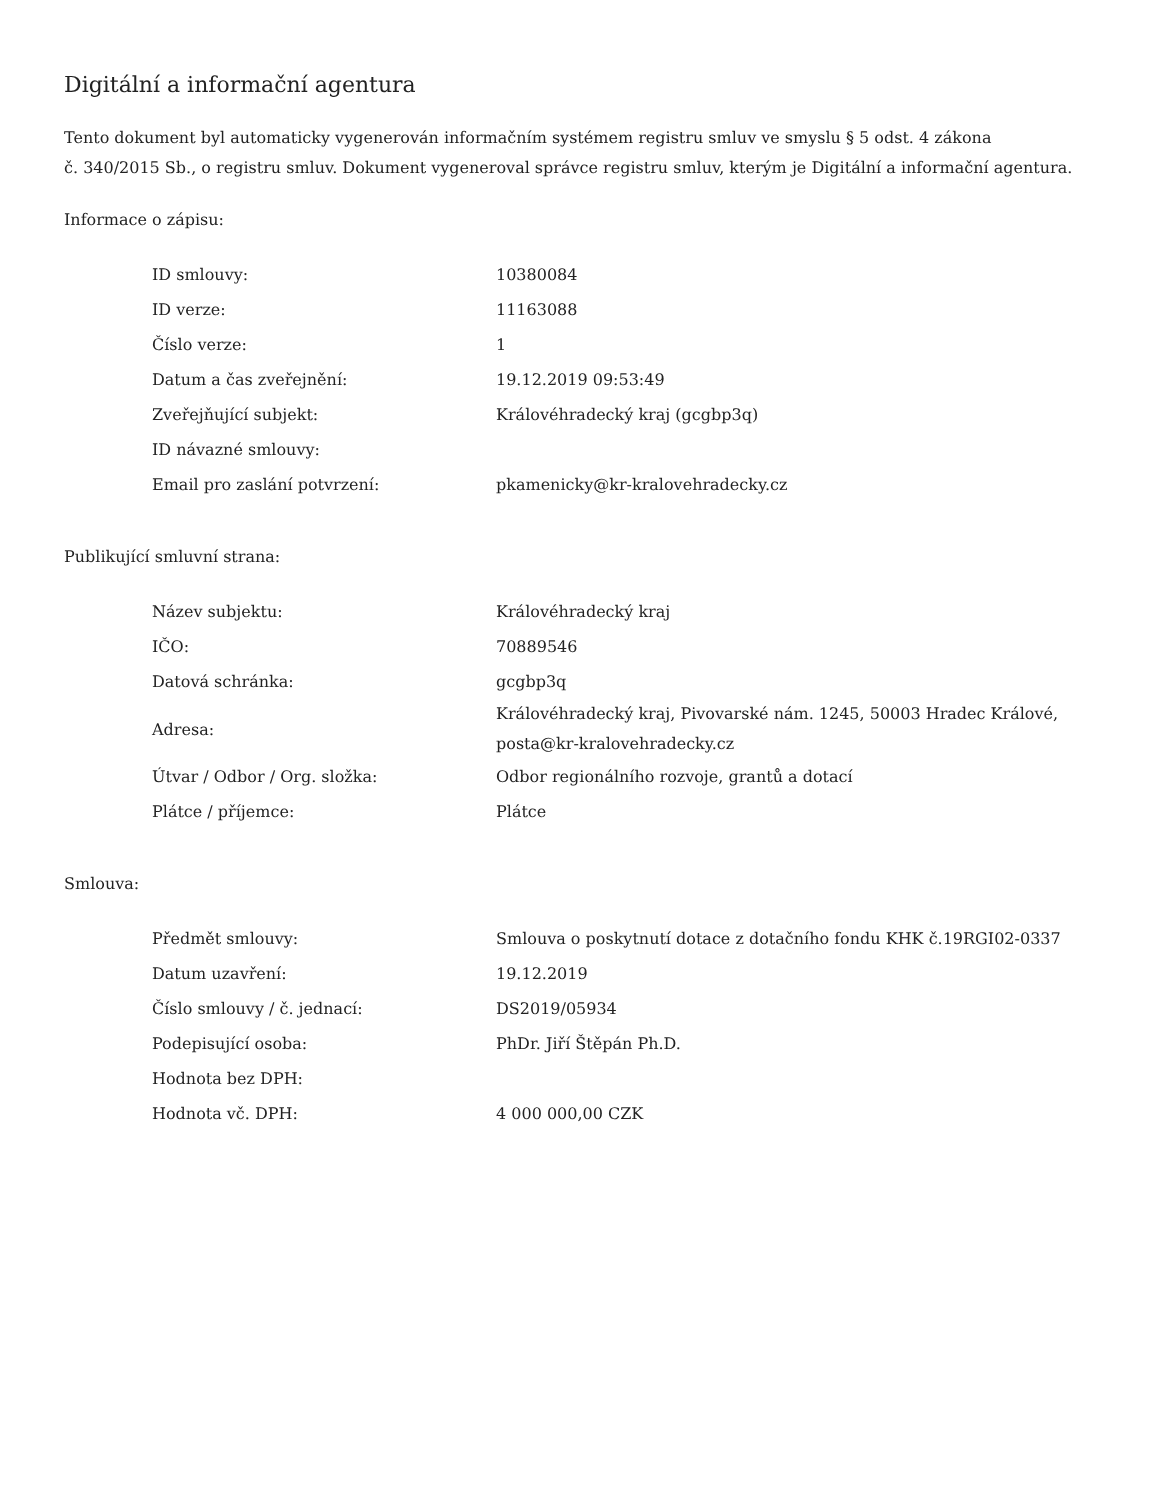Digitální a informační agentura
Tento dokument byl automaticky vygenerován informačním systémem registru smluv ve smyslu § 5 odst. 4 zákona
č. 340/2015 Sb., o registru smluv. Dokument vygeneroval správce registru smluv, kterým je Digitální a informační agentura.
Informace o zápisu:
| ID smlouvy: | 10380084 |
| ID verze: | 11163088 |
| Číslo verze: | 1 |
| Datum a čas zveřejnění: | 19.12.2019 09:53:49 |
| Zveřejňující subjekt: | Královéhradecký kraj (gcgbp3q) |
| ID návazné smlouvy: | |
| Email pro zaslání potvrzení: | pkamenicky@kr-kralovehradecky.cz |
Publikující smluvní strana:
| Název subjektu: | Královéhradecký kraj |
| IČO: | 70889546 |
| Datová schránka: | gcgbp3q |
| Adresa: | Královéhradecký kraj, Pivovarské nám. 1245, 50003 Hradec Králové, posta@kr-kralovehradecky.cz |
| Útvar / Odbor / Org. složka: | Odbor regionálního rozvoje, grantů a dotací |
| Plátce / příjemce: | Plátce |
Smlouva:
| Předmět smlouvy: | Smlouva o poskytnutí dotace z dotačního fondu KHK č.19RGI02-0337 |
| Datum uzavření: | 19.12.2019 |
| Číslo smlouvy / č. jednací: | DS2019/05934 |
| Podepisující osoba: | PhDr. Jiří Štěpán Ph.D. |
| Hodnota bez DPH: | |
| Hodnota vč. DPH: | 4 000 000,00 CZK |